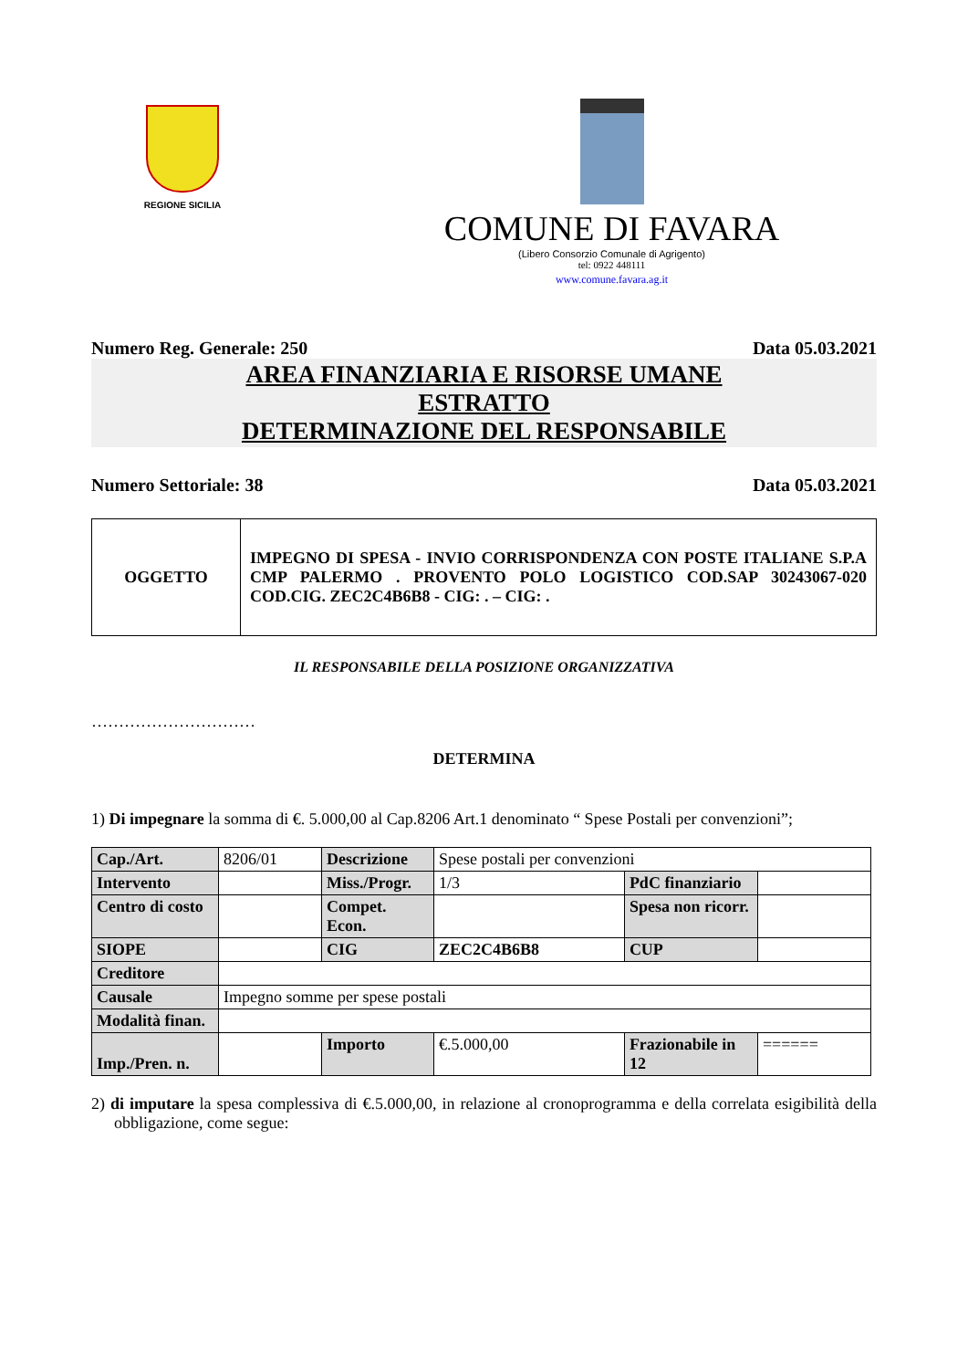REGIONE SICILIA
COMUNE DI FAVARA
(Libero Consorzio Comunale di Agrigento)
tel: 0922 448111
www.comune.favara.ag.it
Numero Reg. Generale: 250 Data 05.03.2021
AREA FINANZIARIA E RISORSE UMANE
ESTRATTO
DETERMINAZIONE DEL RESPONSABILE
Numero Settoriale: 38 Data 05.03.2021
| OGGETTO | IMPEGNO DI SPESA - INVIO CORRISPONDENZA CON POSTE ITALIANE S.P.A CMP PALERMO . PROVENTO POLO LOGISTICO COD.SAP 30243067-020 COD.CIG. ZEC2C4B6B8 - CIG: . – CIG: . |
IL RESPONSABILE DELLA POSIZIONE ORGANIZZATIVA
…………………………
DETERMINA
1) Di impegnare la somma di €. 5.000,00 al Cap.8206 Art.1 denominato “ Spese Postali per convenzioni”;
| Cap./Art. | 8206/01 | Descrizione | Spese postali per convenzioni | | |
| Intervento | | Miss./Progr. | 1/3 | PdC finanziario | |
| Centro di costo | | Compet. Econ. | | Spesa non ricorr. | |
| SIOPE | | CIG | ZEC2C4B6B8 | CUP | |
| Creditore | | | | | |
| Causale | Impegno somme per spese postali | | | | |
| Modalità finan. | | | | | |
| Imp./Pren. n. | | Importo | €.5.000,00 | Frazionabile in 12 | ====== |
2) di imputare la spesa complessiva di €.5.000,00, in relazione al cronoprogramma e della correlata esigibilità della obbligazione, come segue: